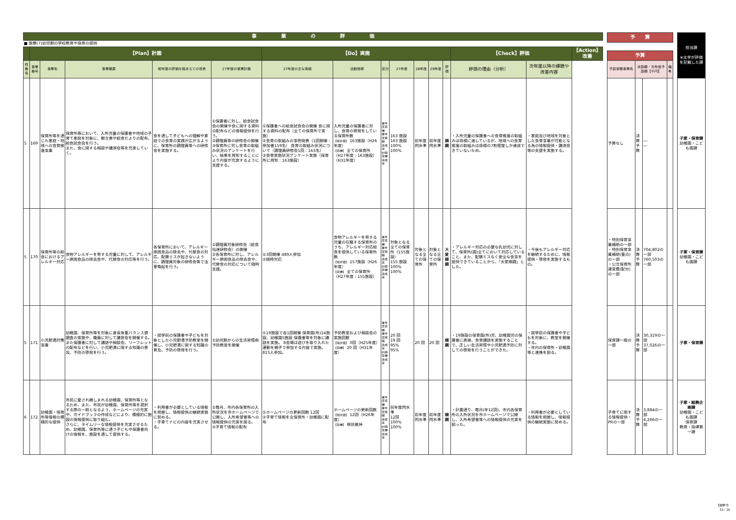| 事 業 の 評 価 | | | | | | | | | | | | | | | |
| ■ 施策(7)幼児期の学校教育や保育の提供 | | | | | | | | | | | | | | | |
| | 【Plan】計画 | | | | | 【Do】実施 | | | | | | | 【Check】評価 | | 【Action】改善 |
| 柱番号 | 事業番号 | 事業名 | 事業概要 | 前年度の評価を踏まえての改善 | 27年度の事業計画 | 27年度の主な実績 | 活動指標 | 区分 | 27年度 | 28年度 | 29年度 | 評価 | 評価の理由（分析） | 次年度以降の課題や改善内容 | |
| 5 | 169 | 保育所等を通じた家庭・地域への食育推進事業 | 保育所等において、入所児童の保護者や地域の子育て家庭を対象に、献立表や給食だよりの配布、給食試食会を行う。 また、食に関する相談や講演会等を充実していく。 | 食を通して子どもへの理解や家庭での食育の実践が広がるように、保育所の調理員等への研修会を実施する。 | ①保護者に対し、給食試食会の開催や食に関する資料の配布などの情報提供を行う。 ②調理員等の研修会の開催 ③保育所に対し食育の取組み状況のアンケートを行い、結果を周知することにより内容が充実するように支援する。 | ①保護者への給食試食会の開催 食に関する資料の配布（全ての保育所で実施） ②食育の取組みの事例発表（1回開催：参加者159名） 食育の取組み状況について（調理員研修会1回：163名） ③食育実施状況アンケート実施（保育所に周知：163施設） | 入所児童の保護者に対し、食育の啓発をしている保育所数 【現状値】 163施設（H26年度） 【目標】 全ての保育所（H27年度：163施設）（H31年度） | 単年度目標 単年度実績 達成率 計画目標達成率 | 163 施設 163 施設 100% 100% | 前年度同水準 | 前年度同水準 | 順調 | ・入所児童の保護者への食育推進の取組みは目標に達しているが、地域への食育推進の取組みは目標の7割程度しか達成できていないため。 | ・家庭及び地域を対象とした食育事業が可能となる為の情報提供・講演会等の支援を実施する。 | |
| 5 | 170 | 保育所等の給食におけるアレルギー対応 | 食物アレルギーを有する児童に対して、アレルギー原因食品の除去食や、代替食の対応等を行う。 | 各保育所において、アレルギー原因食品の除去や、代替食の対応、配膳ミスが起きないように、調理員対象の研修会等で注意喚起を行う。 | ①調理員対象研修会（給食伝達研修会）の開催 ②各保育所に対し、アレルギー原因食品の除去食や、代替食の対応について随時支援。 | ①3回開催 489人参加 ②随時対応 | 食物アレルギーを有する児童の在籍する保育所のうち、アレルギー対応給食を提供している保育所数 【現状値】 157施設（H26年度） 【目標】 全ての保育所（H27年度：155施設） | 単年度目標 単年度実績 達成率 計画目標達成率 | 対象となる全ての保育所（155施設） 155 施設 100% 100% | 対象となる全ての保育所 | 対象となる全ての保育所 | 大変順調 | ・アレルギー対応の必要な乳幼児に対して、保育所(園)全てにおいて対応していること、また、配膳ミスなく安全な食事を提供できていることから、「大変順調」とした。 | ・今後もアレルギー対応を継続するために、情報提供・啓発を実施するもの。 | |
| 5 | 171 | 小児肥満対策事業 | 幼稚園、保育所等を対象に身長体重バランス値調査の実施や、職員に対して講習会を開催する。 また保護者に対して講話や相談会、リーフレットの配布などを行い、小児肥満に関する知識の普及、予防の啓発を行う。 | ・就学前の保護者や子どもを対象とした小児肥満予防教室を開催し、小児肥満に関する知識の普及、予防の啓発を行う。 | ①幼児期からの生活習慣病予防教室を開催 | ①19施設で各1回開催 保育園(所)14施設、幼稚園5施設 保護者等を対象に講話を実施。 8会場は遊びを取り入れた運動を親子で参加する内容で実施。815人参加。 | 予防教室および相談会の実施回数 【現状値】 0回（H25年度） 【目標】 20 回（H31年度） | 単年度目標 単年度実績 達成率 計画目標達成率 | 20 回 19 回 95% 95% | 20 回 | 20 回 | 順調 | ・19施設の保育園(所)児、幼稚園児の保護者に直接、食育講話を実施することで、正しい生活習慣や小児肥満予防に対しての啓発を行うことができた。 | ・就学前の保護者や子どもを対象に、教室を開催する。 ・市内の保育所・幼稚園等と連携を図る。 | |
| 6 | 172 | 幼稚園・保育所等情報の積極的な提供 | 市民に愛され親しまれる幼稚園、保育所等となるため、また、市民が幼稚園、保育所等を選択する際の一助となるよう、ホームページの充実や、ガイドブックの作成などにより、積極的に施設の情報提供に取り組む。 さらに、タイムリーな情報提供を充実させるため、幼稚園、保育所等に通う子どもや保護者向けの情報を、施設を通して提供する。 | ・利用者が必要としている情報を把握し、情報提供の継続実施に努める。 ・子育てナビの内容を充実させる。 | ①毎月、市内各保育所の入所状況を市ホームページで公開し、入所希望者等への情報提供の充実を図る。 ②子育て情報の配布 | ①ホームページの更新回数 12回 ②子育て情報を全保育所・幼稚園に配布 | ホームページの更新回数 【現状値】 12回（H26年度） 【目標】 現状維持 | 単年度目標 単年度実績 達成率 計画目標達成率 | 前年度同水準 12回 100% 100% | 前年度同水準 | 前年度同水準 | 順調 | ・計画通り、毎月(年12回)、市内各保育所の入所状況を市ホームページで公開し、入所希望者等への情報提供の充実を図った。 | ・利用者が必要としている情報を把握し、情報提供の継続実施に努める。 | |
| 予 算 | | | |
| 予算 | | | |
| 予算事務事業名 | 決算額・次年度予算額【千円】 | | 備考 |
| 予算なし | 決算 予算 | ― ― | |
| ・特別保育事業補助の一部 ・特別保育事業補助(重点)の一部 ・公立保育所運営費(配分)の一部 | 決算 予算 | 704,802の一部 760,503の一部 | |
| 保育課一般の一部 | 決算 予算 | 30,319の一部 37,026の一部 | |
| 子育てに関する情報提供・PRの一部 | 決算 予算 | 3,884の一部 4,266の一部 | |
| 担当課 ※太字が評価を記載した課 |
| 子家・保育課 幼稚園・こども園課 |
| 子家・保育課 幼稚園・こども園課 |
| 子家・保育課 |
| 子家・総務企画課 幼稚園・こども園課 保育課 教育・指導第一課 |
【施策7】
15／16